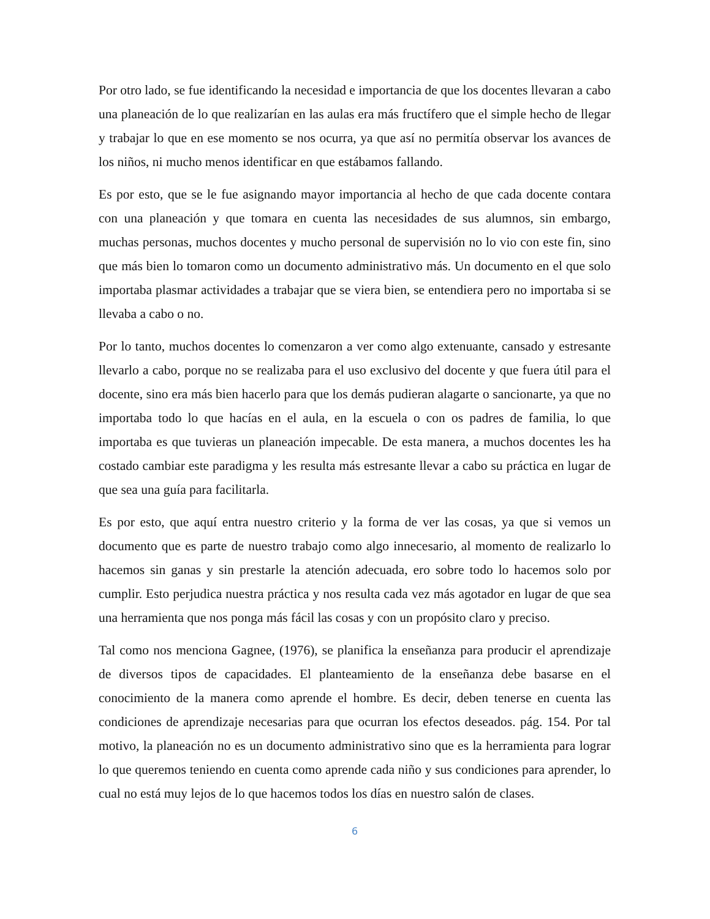Por otro lado, se fue identificando la necesidad e importancia de que los docentes llevaran a cabo una planeación de lo que realizarían en las aulas era más fructífero que el simple hecho de llegar y trabajar lo que en ese momento se nos ocurra, ya que así no permitía observar los avances de los niños, ni mucho menos identificar en que estábamos fallando.
Es por esto, que se le fue asignando mayor importancia al hecho de que cada docente contara con una planeación y que tomara en cuenta las necesidades de sus alumnos, sin embargo, muchas personas, muchos docentes y mucho personal de supervisión no lo vio con este fin, sino que más bien lo tomaron como un documento administrativo más. Un documento en el que solo importaba plasmar actividades a trabajar que se viera bien, se entendiera pero no importaba si se llevaba a cabo o no.
Por lo tanto, muchos docentes lo comenzaron a ver como algo extenuante, cansado y estresante llevarlo a cabo, porque no se realizaba para el uso exclusivo del docente y que fuera útil para el docente, sino era más bien hacerlo para que los demás pudieran alagarte o sancionarte, ya que no importaba todo lo que hacías en el aula, en la escuela o con os padres de familia, lo que importaba es que tuvieras un planeación impecable. De esta manera, a muchos docentes les ha costado cambiar este paradigma y les resulta más estresante llevar a cabo su práctica en lugar de que sea una guía para facilitarla.
Es por esto, que aquí entra nuestro criterio y la forma de ver las cosas, ya que si vemos un documento que es parte de nuestro trabajo como algo innecesario, al momento de realizarlo lo hacemos sin ganas y sin prestarle la atención adecuada, ero sobre todo lo hacemos solo por cumplir. Esto perjudica nuestra práctica y nos resulta cada vez más agotador en lugar de que sea una herramienta que nos ponga más fácil las cosas y con un propósito claro y preciso.
Tal como nos menciona Gagnee, (1976), se planifica la enseñanza para producir el aprendizaje de diversos tipos de capacidades. El planteamiento de la enseñanza debe basarse en el conocimiento de la manera como aprende el hombre. Es decir, deben tenerse en cuenta las condiciones de aprendizaje necesarias para que ocurran los efectos deseados. pág. 154. Por tal motivo, la planeación no es un documento administrativo sino que es la herramienta para lograr lo que queremos teniendo en cuenta como aprende cada niño y sus condiciones para aprender, lo cual no está muy lejos de lo que hacemos todos los días en nuestro salón de clases.
6